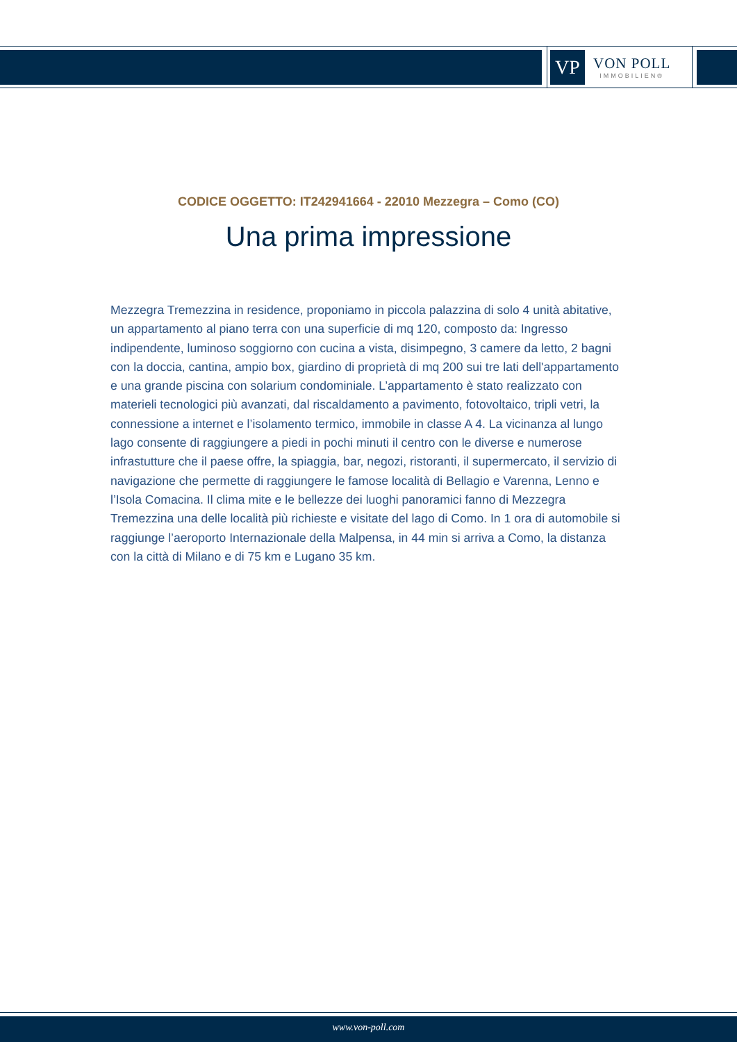VP
VON POLL
IMMOBILIEN®
CODICE OGGETTO: IT242941664 - 22010 Mezzegra – Como (CO)
Una prima impressione
Mezzegra Tremezzina in residence, proponiamo in piccola palazzina di solo 4 unità abitative, un appartamento al piano terra con una superficie di mq 120, composto da: Ingresso indipendente, luminoso soggiorno con cucina a vista, disimpegno, 3 camere da letto, 2 bagni con la doccia, cantina, ampio box, giardino di proprietà di mq 200 sui tre lati dell'appartamento e una grande piscina con solarium condominiale. L’appartamento è stato realizzato con materieli tecnologici più avanzati, dal riscaldamento a pavimento, fotovoltaico, tripli vetri, la connessione a internet e l’isolamento termico, immobile in classe A 4. La vicinanza al lungo lago consente di raggiungere a piedi in pochi minuti il centro con le diverse e numerose infrastutture che il paese offre, la spiaggia, bar, negozi, ristoranti, il supermercato, il servizio di navigazione che permette di raggiungere le famose località di Bellagio e Varenna, Lenno e l’Isola Comacina. Il clima mite e le bellezze dei luoghi panoramici fanno di Mezzegra Tremezzina una delle località più richieste e visitate del lago di Como. In 1 ora di automobile si raggiunge l’aeroporto Internazionale della Malpensa, in 44 min si arriva a Como, la distanza con la città di Milano e di 75 km e Lugano 35 km.
www.von-poll.com